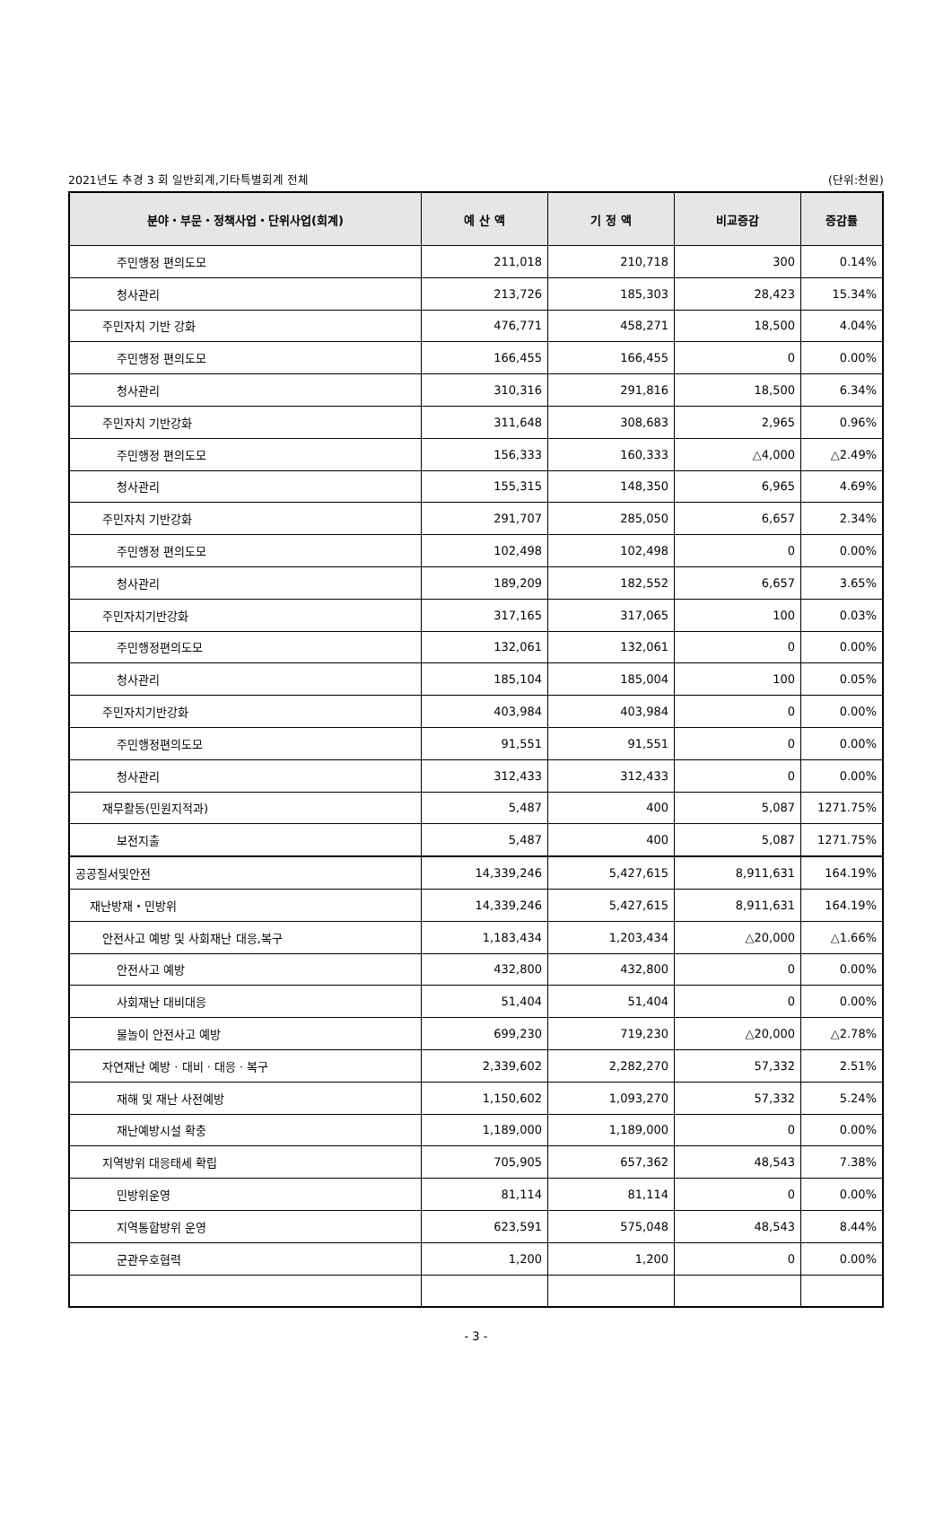2021년도 추경 3 회 일반회계,기타특별회계 전체 (단위:천원)
| 분야・부문・정책사업・단위사업(회계) | 예 산 액 | 기 정 액 | 비교증감 | 증감률 |
| --- | --- | --- | --- | --- |
| 주민행정 편의도모 | 211,018 | 210,718 | 300 | 0.14% |
| 청사관리 | 213,726 | 185,303 | 28,423 | 15.34% |
| 주민자치 기반 강화 | 476,771 | 458,271 | 18,500 | 4.04% |
| 주민행정 편의도모 | 166,455 | 166,455 | 0 | 0.00% |
| 청사관리 | 310,316 | 291,816 | 18,500 | 6.34% |
| 주민자치 기반강화 | 311,648 | 308,683 | 2,965 | 0.96% |
| 주민행정 편의도모 | 156,333 | 160,333 | △4,000 | △2.49% |
| 청사관리 | 155,315 | 148,350 | 6,965 | 4.69% |
| 주민자치 기반강화 | 291,707 | 285,050 | 6,657 | 2.34% |
| 주민행정 편의도모 | 102,498 | 102,498 | 0 | 0.00% |
| 청사관리 | 189,209 | 182,552 | 6,657 | 3.65% |
| 주민자치기반강화 | 317,165 | 317,065 | 100 | 0.03% |
| 주민행정편의도모 | 132,061 | 132,061 | 0 | 0.00% |
| 청사관리 | 185,104 | 185,004 | 100 | 0.05% |
| 주민자치기반강화 | 403,984 | 403,984 | 0 | 0.00% |
| 주민행정편의도모 | 91,551 | 91,551 | 0 | 0.00% |
| 청사관리 | 312,433 | 312,433 | 0 | 0.00% |
| 재무활동(민원지적과) | 5,487 | 400 | 5,087 | 1271.75% |
| 보전지출 | 5,487 | 400 | 5,087 | 1271.75% |
| 공공질서및안전 | 14,339,246 | 5,427,615 | 8,911,631 | 164.19% |
| 재난방재・민방위 | 14,339,246 | 5,427,615 | 8,911,631 | 164.19% |
| 안전사고 예방 및 사회재난 대응,복구 | 1,183,434 | 1,203,434 | △20,000 | △1.66% |
| 안전사고 예방 | 432,800 | 432,800 | 0 | 0.00% |
| 사회재난 대비대응 | 51,404 | 51,404 | 0 | 0.00% |
| 물놀이 안전사고 예방 | 699,230 | 719,230 | △20,000 | △2.78% |
| 자연재난 예방 · 대비 · 대응 · 복구 | 2,339,602 | 2,282,270 | 57,332 | 2.51% |
| 재해 및 재난 사전예방 | 1,150,602 | 1,093,270 | 57,332 | 5.24% |
| 재난예방시설 확충 | 1,189,000 | 1,189,000 | 0 | 0.00% |
| 지역방위 대응태세 확립 | 705,905 | 657,362 | 48,543 | 7.38% |
| 민방위운영 | 81,114 | 81,114 | 0 | 0.00% |
| 지역통합방위 운영 | 623,591 | 575,048 | 48,543 | 8.44% |
| 군관우호협력 | 1,200 | 1,200 | 0 | 0.00% |
- 3 -